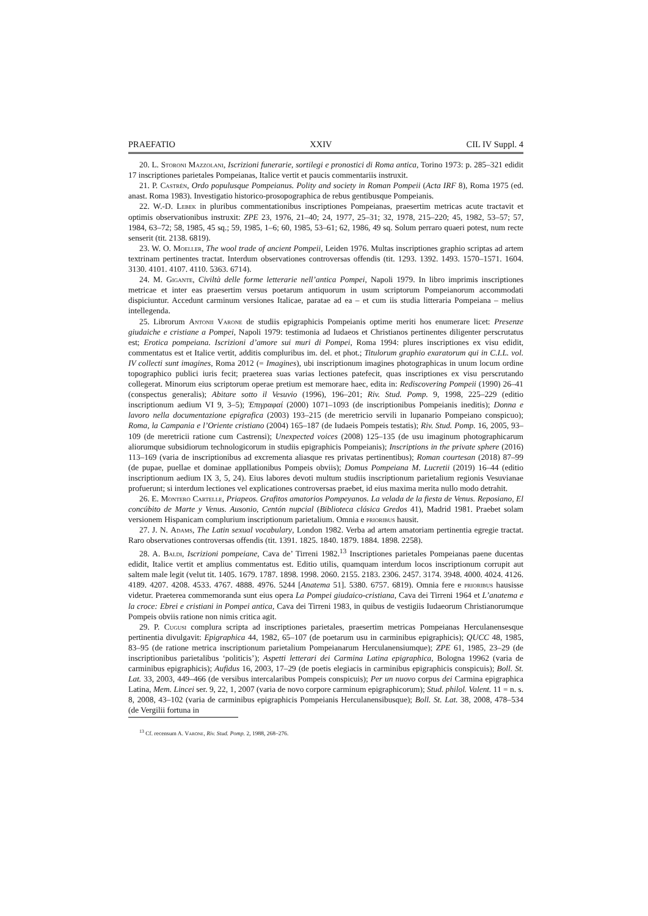PRAEFATIO XXIV CIL IV Suppl. 4
20. L. Storoni Mazzolani, Iscrizioni funerarie, sortilegi e pronostici di Roma antica, Torino 1973: p. 285–321 edidit 17 inscriptiones parietales Pompeianas, Italice vertit et paucis commentariis instruxit.
21. P. Castrén, Ordo populusque Pompeianus. Polity and society in Roman Pompeii (Acta IRF 8), Roma 1975 (ed. anast. Roma 1983). Investigatio historico-prosopographica de rebus gentibusque Pompeianis.
22. W.-D. Lebek in pluribus commentationibus inscriptiones Pompeianas, praesertim metricas acute tractavit et optimis observationibus instruxit: ZPE 23, 1976, 21–40; 24, 1977, 25–31; 32, 1978, 215–220; 45, 1982, 53–57; 57, 1984, 63–72; 58, 1985, 45 sq.; 59, 1985, 1–6; 60, 1985, 53–61; 62, 1986, 49 sq. Solum perraro quaeri potest, num recte senserit (tit. 2138. 6819).
23. W. O. Moeller, The wool trade of ancient Pompeii, Leiden 1976. Multas inscriptiones graphio scriptas ad artem textrinam pertinentes tractat. Interdum observationes controversas offendis (tit. 1293. 1392. 1493. 1570–1571. 1604. 3130. 4101. 4107. 4110. 5363. 6714).
24. M. Gigante, Civiltà delle forme letterarie nell’antica Pompei, Napoli 1979. In libro imprimis inscriptiones metricae et inter eas praesertim versus poetarum antiquorum in usum scriptorum Pompeianorum accommodati dispiciuntur. Accedunt carminum versiones Italicae, paratae ad ea – et cum iis studia litteraria Pompeiana – melius intellegenda.
25. Librorum Antonii Varone de studiis epigraphicis Pompeianis optime meriti hos enumerare licet: Presenze giudaiche e cristiane a Pompei, Napoli 1979: testimonia ad Iudaeos et Christianos pertinentes diligenter perscrutatus est; Erotica pompeiana. Iscrizioni d’amore sui muri di Pompei, Roma 1994: plures inscriptiones ex visu edidit, commentatus est et Italice vertit, additis compluribus im. del. et phot.; Titulorum graphio exaratorum qui in C.I.L. vol. IV collecti sunt imagines, Roma 2012 (= Imagines), ubi inscriptionum imagines photographicas in unum locum ordine topographico publici iuris fecit; praeterea suas varias lectiones patefecit, quas inscriptiones ex visu perscrutando collegerat. Minorum eius scriptorum operae pretium est memorare haec, edita in: Rediscovering Pompeii (1990) 26–41 (conspectus generalis); Abitare sotto il Vesuvio (1996), 196–201; Riv. Stud. Pomp. 9, 1998, 225–229 (editio inscriptionum aedium VI 9, 3–5); Ἐπιγραφαί (2000) 1071–1093 (de inscriptionibus Pompeianis ineditis); Donna e lavoro nella documentazione epigrafica (2003) 193–215 (de meretricio servili in lupanario Pompeiano conspicuo); Roma, la Campania e l’Oriente cristiano (2004) 165–187 (de Iudaeis Pompeis testatis); Riv. Stud. Pomp. 16, 2005, 93–109 (de meretricii ratione cum Castrensi); Unexpected voices (2008) 125–135 (de usu imaginum photographicarum aliorumque subsidiorum technologicorum in studiis epigraphicis Pompeianis); Inscriptions in the private sphere (2016) 113–169 (varia de inscriptionibus ad excrementa aliasque res privatas pertinentibus); Roman courtesan (2018) 87–99 (de pupae, puellae et dominae appllationibus Pompeis obviis); Domus Pompeiana M. Lucretii (2019) 16–44 (editio inscriptionum aedium IX 3, 5, 24). Eius labores devoti multum studiis inscriptionum parietalium regionis Vesuvianae profuerunt; si interdum lectiones vel explicationes controversas praebet, id eius maxima merita nullo modo detrahit.
26. E. Montero Cartelle, Priapeos. Grafitos amatorios Pompeyanos. La velada de la fiesta de Venus. Reposiano, El concúbito de Marte y Venus. Ausonio, Centón nupcial (Biblioteca clásica Gredos 41), Madrid 1981. Praebet solam versionem Hispanicam complurium inscriptionum parietalium. Omnia e prioribus hausit.
27. J. N. Adams, The Latin sexual vocabulary, London 1982. Verba ad artem amatoriam pertinentia egregie tractat. Raro observationes controversas offendis (tit. 1391. 1825. 1840. 1879. 1884. 1898. 2258).
28. A. Baldi, Iscrizioni pompeiane, Cava de’ Tirreni 1982.<sup>13</sup> Inscriptiones parietales Pompeianas paene ducentas edidit, Italice vertit et amplius commentatus est. Editio utilis, quamquam interdum locos inscriptionum corrupit aut saltem male legit (velut tit. 1405. 1679. 1787. 1898. 1998. 2060. 2155. 2183. 2306. 2457. 3174. 3948. 4000. 4024. 4126. 4189. 4207. 4208. 4533. 4767. 4888. 4976. 5244 [Anatema 51]. 5380. 6757. 6819). Omnia fere e prioribus hausisse videtur. Praeterea commemoranda sunt eius opera La Pompei giudaico-cristiana, Cava dei Tirreni 1964 et L’anatema e la croce: Ebrei e cristiani in Pompei antica, Cava dei Tirreni 1983, in quibus de vestigiis Iudaeorum Christianorumque Pompeis obviis ratione non nimis critica agit.
29. P. Cugusi complura scripta ad inscriptiones parietales, praesertim metricas Pompeianas Herculanensesque pertinentia divulgavit: Epigraphica 44, 1982, 65–107 (de poetarum usu in carminibus epigraphicis); QUCC 48, 1985, 83–95 (de ratione metrica inscriptionum parietalium Pompeianarum Herculanensiumque); ZPE 61, 1985, 23–29 (de inscriptionibus parietalibus ‘politicis’); Aspetti letterari dei Carmina Latina epigraphica, Bologna 19962 (varia de carminibus epigraphicis); Aufidus 16, 2003, 17–29 (de poetis elegiacis in carminibus epigraphicis conspicuis); Boll. St. Lat. 33, 2003, 449–466 (de versibus intercalaribus Pompeis conspicuis); Per un nuovo corpus dei Carmina epigraphica Latina, Mem. Lincei ser. 9, 22, 1, 2007 (varia de novo corpore carminum epigraphicorum); Stud. philol. Valent. 11 = n. s. 8, 2008, 43–102 (varia de carminibus epigraphicis Pompeianis Herculanensibusque); Boll. St. Lat. 38, 2008, 478–534 (de Vergilii fortuna in
<sup>13</sup> Cf. recensum A. Varone, Riv. Stud. Pomp. 2, 1988, 268–276.